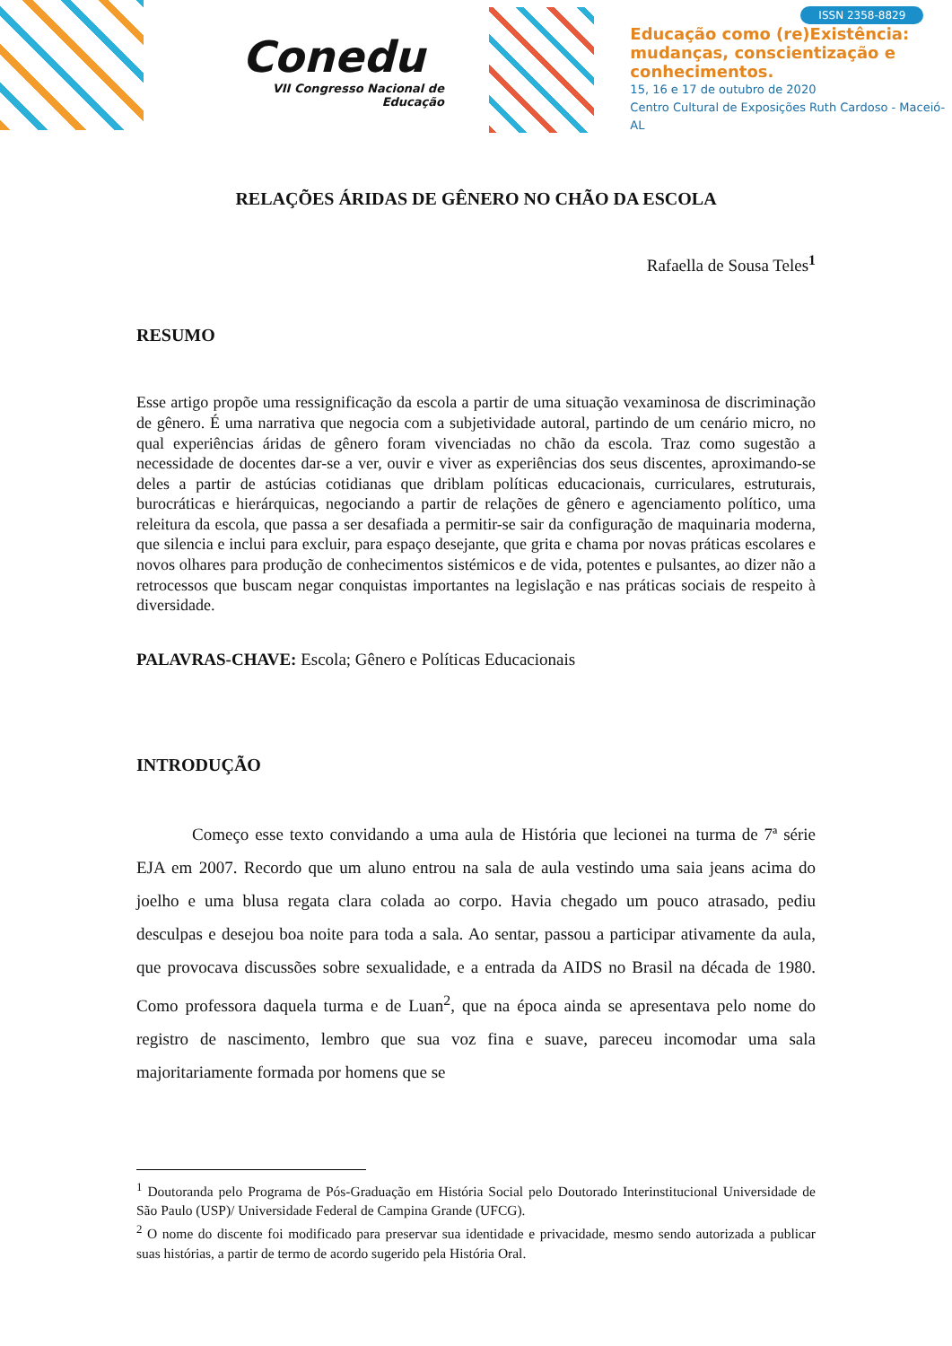Conedu
VII Congresso Nacional de
Educação
ISSN 2358-8829
Educação como (re)Existência:
mudanças, conscientização e
conhecimentos.
15, 16 e 17 de outubro de 2020
Centro Cultural de Exposições Ruth Cardoso - Maceió-AL
RELAÇÕES ÁRIDAS DE GÊNERO NO CHÃO DA ESCOLA
Rafaella de Sousa Teles<sup>1</sup>
RESUMO
Esse artigo propõe uma ressignificação da escola a partir de uma situação vexaminosa de discriminação de gênero. É uma narrativa que negocia com a subjetividade autoral, partindo de um cenário micro, no qual experiências áridas de gênero foram vivenciadas no chão da escola. Traz como sugestão a necessidade de docentes dar-se a ver, ouvir e viver as experiências dos seus discentes, aproximando-se deles a partir de astúcias cotidianas que driblam políticas educacionais, curriculares, estruturais, burocráticas e hierárquicas, negociando a partir de relações de gênero e agenciamento político, uma releitura da escola, que passa a ser desafiada a permitir-se sair da configuração de maquinaria moderna, que silencia e inclui para excluir, para espaço desejante, que grita e chama por novas práticas escolares e novos olhares para produção de conhecimentos sistémicos e de vida, potentes e pulsantes, ao dizer não a retrocessos que buscam negar conquistas importantes na legislação e nas práticas sociais de respeito à diversidade.
PALAVRAS-CHAVE: Escola; Gênero e Políticas Educacionais
INTRODUÇÃO
Começo esse texto convidando a uma aula de História que lecionei na turma de 7ª série EJA em 2007. Recordo que um aluno entrou na sala de aula vestindo uma saia jeans acima do joelho e uma blusa regata clara colada ao corpo. Havia chegado um pouco atrasado, pediu desculpas e desejou boa noite para toda a sala. Ao sentar, passou a participar ativamente da aula, que provocava discussões sobre sexualidade, e a entrada da AIDS no Brasil na década de 1980. Como professora daquela turma e de Luan<sup>2</sup>, que na época ainda se apresentava pelo nome do registro de nascimento, lembro que sua voz fina e suave, pareceu incomodar uma sala majoritariamente formada por homens que se
<sup>1</sup> Doutoranda pelo Programa de Pós-Graduação em História Social pelo Doutorado Interinstitucional Universidade de São Paulo (USP)/ Universidade Federal de Campina Grande (UFCG).
<sup>2</sup> O nome do discente foi modificado para preservar sua identidade e privacidade, mesmo sendo autorizada a publicar suas histórias, a partir de termo de acordo sugerido pela História Oral.